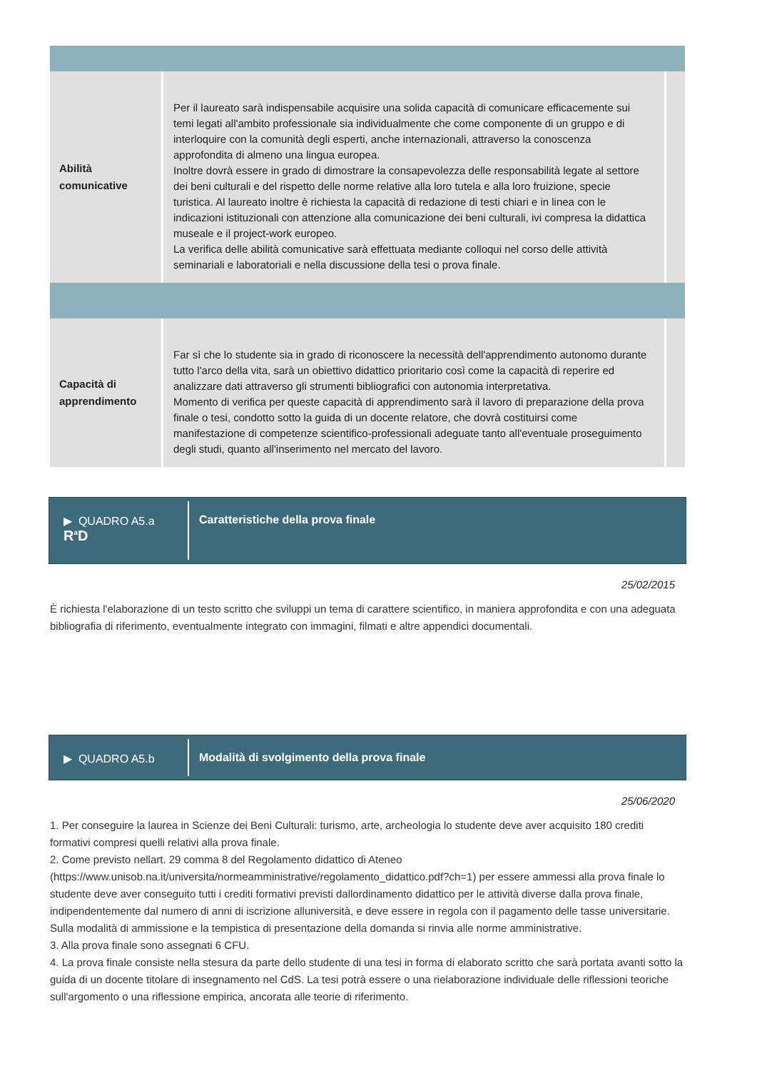| Abilità comunicative | Per il laureato sarà indispensabile acquisire una solida capacità di comunicare efficacemente sui temi legati all'ambito professionale sia individualmente che come componente di un gruppo e di interloquire con la comunità degli esperti, anche internazionali, attraverso la conoscenza approfondita di almeno una lingua europea. Inoltre dovrà essere in grado di dimostrare la consapevolezza delle responsabilità legate al settore dei beni culturali e del rispetto delle norme relative alla loro tutela e alla loro fruizione, specie turistica. Al laureato inoltre è richiesta la capacità di redazione di testi chiari e in linea con le indicazioni istituzionali con attenzione alla comunicazione dei beni culturali, ivi compresa la didattica museale e il project-work europeo. La verifica delle abilità comunicative sarà effettuata mediante colloqui nel corso delle attività seminariali e laboratoriali e nella discussione della tesi o prova finale. | |
| Capacità di apprendimento | Far sì che lo studente sia in grado di riconoscere la necessità dell'apprendimento autonomo durante tutto l'arco della vita, sarà un obiettivo didattico prioritario così come la capacità di reperire ed analizzare dati attraverso gli strumenti bibliografici con autonomia interpretativa. Momento di verifica per queste capacità di apprendimento sarà il lavoro di preparazione della prova finale o tesi, condotto sotto la guida di un docente relatore, che dovrà costituirsi come manifestazione di competenze scientifico-professionali adeguate tanto all'eventuale proseguimento degli studi, quanto all'inserimento nel mercato del lavoro. | |
▶ QUADRO A5.a
R<sup>a</sup>D
Caratteristiche della prova finale
25/02/2015
È richiesta l'elaborazione di un testo scritto che sviluppi un tema di carattere scientifico, in maniera approfondita e con una adeguata bibliografia di riferimento, eventualmente integrato con immagini, filmati e altre appendici documentali.
▶ QUADRO A5.b Modalità di svolgimento della prova finale
25/06/2020
1. Per conseguire la laurea in Scienze dei Beni Culturali: turismo, arte, archeologia lo studente deve aver acquisito 180 crediti formativi compresi quelli relativi alla prova finale.
2. Come previsto nellart. 29 comma 8 del Regolamento didattico di Ateneo (https://www.unisob.na.it/universita/normeamministrative/regolamento_didattico.pdf?ch=1) per essere ammessi alla prova finale lo studente deve aver conseguito tutti i crediti formativi previsti dallordinamento didattico per le attività diverse dalla prova finale, indipendentemente dal numero di anni di iscrizione alluniversità, e deve essere in regola con il pagamento delle tasse universitarie. Sulla modalità di ammissione e la tempistica di presentazione della domanda si rinvia alle norme amministrative.
3. Alla prova finale sono assegnati 6 CFU.
4. La prova finale consiste nella stesura da parte dello studente di una tesi in forma di elaborato scritto che sarà portata avanti sotto la guida di un docente titolare di insegnamento nel CdS. La tesi potrà essere o una rielaborazione individuale delle riflessioni teoriche sull'argomento o una riflessione empirica, ancorata alle teorie di riferimento.